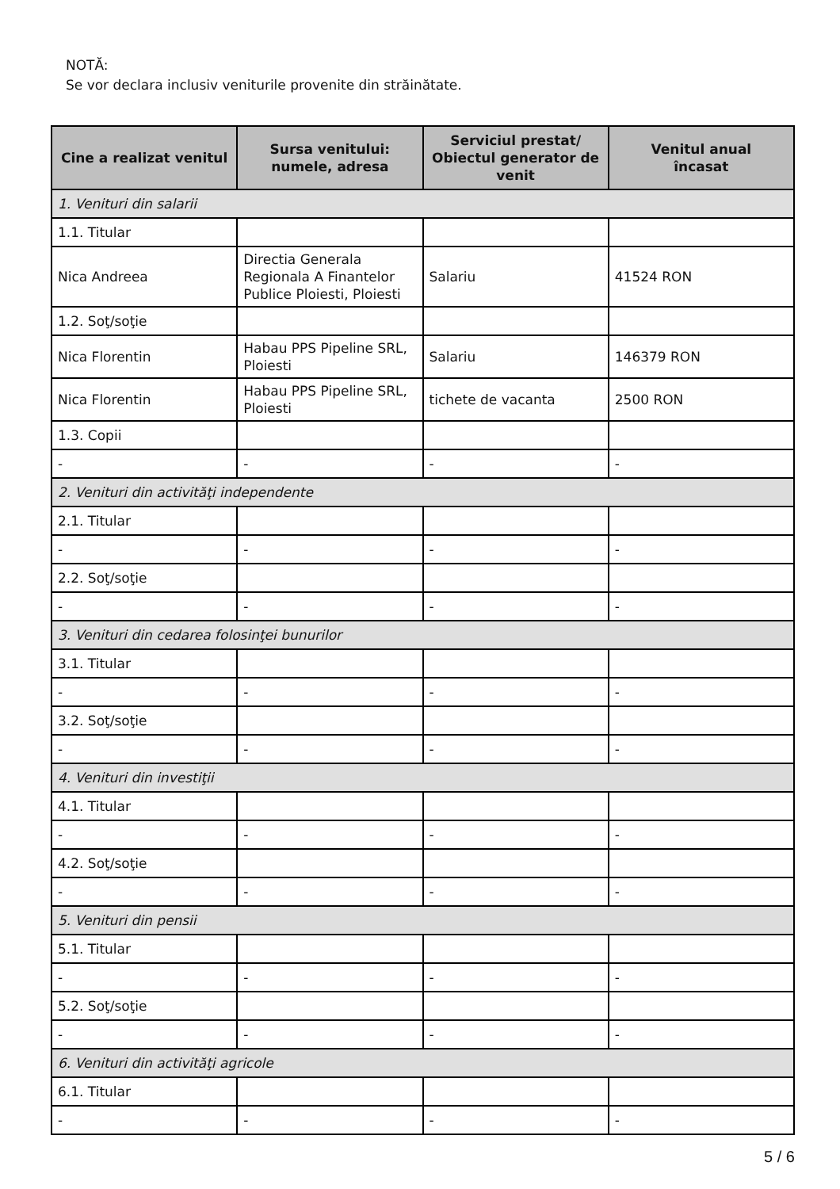NOTĂ:
Se vor declara inclusiv veniturile provenite din străinătate.
| Cine a realizat venitul | Sursa venitului: numele, adresa | Serviciul prestat/ Obiectul generator de venit | Venitul anual încasat |
| --- | --- | --- | --- |
| 1. Venituri din salarii | | | |
| 1.1. Titular | | | |
| Nica Andreea | Directia Generala Regionala A Finantelor Publice Ploiesti, Ploiesti | Salariu | 41524 RON |
| 1.2. Soţ/soţie | | | |
| Nica Florentin | Habau PPS Pipeline SRL, Ploiesti | Salariu | 146379 RON |
| Nica Florentin | Habau PPS Pipeline SRL, Ploiesti | tichete de vacanta | 2500 RON |
| 1.3. Copii | | | |
| - | - | - | - |
| 2. Venituri din activităţi independente | | | |
| 2.1. Titular | | | |
| - | - | - | - |
| 2.2. Soţ/soţie | | | |
| - | - | - | - |
| 3. Venituri din cedarea folosinţei bunurilor | | | |
| 3.1. Titular | | | |
| - | - | - | - |
| 3.2. Soţ/soţie | | | |
| - | - | - | - |
| 4. Venituri din investiţii | | | |
| 4.1. Titular | | | |
| - | - | - | - |
| 4.2. Soţ/soţie | | | |
| - | - | - | - |
| 5. Venituri din pensii | | | |
| 5.1. Titular | | | |
| - | - | - | - |
| 5.2. Soţ/soţie | | | |
| - | - | - | - |
| 6. Venituri din activităţi agricole | | | |
| 6.1. Titular | | | |
| - | - | - | - |
5 / 6